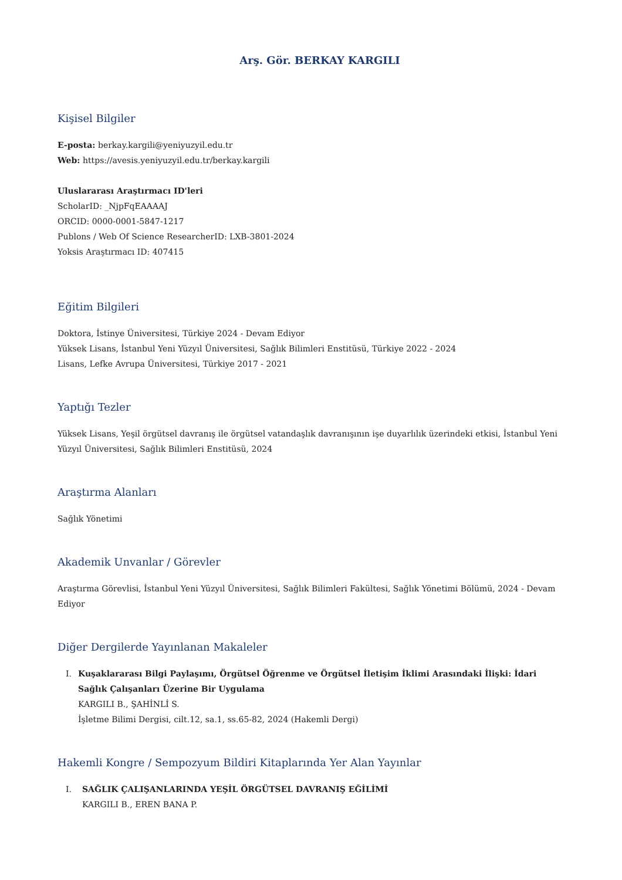Arş. Gör. BERKAY KARGILI
Kişisel Bilgiler
E-posta: berkay.kargili@yeniyuzyil.edu.tr
Web: https://avesis.yeniyuzyil.edu.tr/berkay.kargili
Uluslararası Araştırmacı ID'leri
ScholarID: _NjpFqEAAAAJ
ORCID: 0000-0001-5847-1217
Publons / Web Of Science ResearcherID: LXB-3801-2024
Yoksis Araştırmacı ID: 407415
Eğitim Bilgileri
Doktora, İstinye Üniversitesi, Türkiye 2024 - Devam Ediyor
Yüksek Lisans, İstanbul Yeni Yüzyıl Üniversitesi, Sağlık Bilimleri Enstitüsü, Türkiye 2022 - 2024
Lisans, Lefke Avrupa Üniversitesi, Türkiye 2017 - 2021
Yaptığı Tezler
Yüksek Lisans, Yeşil örgütsel davranış ile örgütsel vatandaşlık davranışının işe duyarlılık üzerindeki etkisi, İstanbul Yeni Yüzyıl Üniversitesi, Sağlık Bilimleri Enstitüsü, 2024
Araştırma Alanları
Sağlık Yönetimi
Akademik Unvanlar / Görevler
Araştırma Görevlisi, İstanbul Yeni Yüzyıl Üniversitesi, Sağlık Bilimleri Fakültesi, Sağlık Yönetimi Bölümü, 2024 - Devam Ediyor
Diğer Dergilerde Yayınlanan Makaleler
I. Kuşaklararası Bilgi Paylaşımı, Örgütsel Öğrenme ve Örgütsel İletişim İklimi Arasındaki İlişki: İdari Sağlık Çalışanları Üzerine Bir Uygulama
KARGILI B., ŞAHİNLİ S.
İşletme Bilimi Dergisi, cilt.12, sa.1, ss.65-82, 2024 (Hakemli Dergi)
Hakemli Kongre / Sempozyum Bildiri Kitaplarında Yer Alan Yayınlar
I. SAĞLIK ÇALIŞANLARINDA YEŞİL ÖRGÜTSEL DAVRANIŞ EĞİLİMİ
KARGILI B., EREN BANA P.